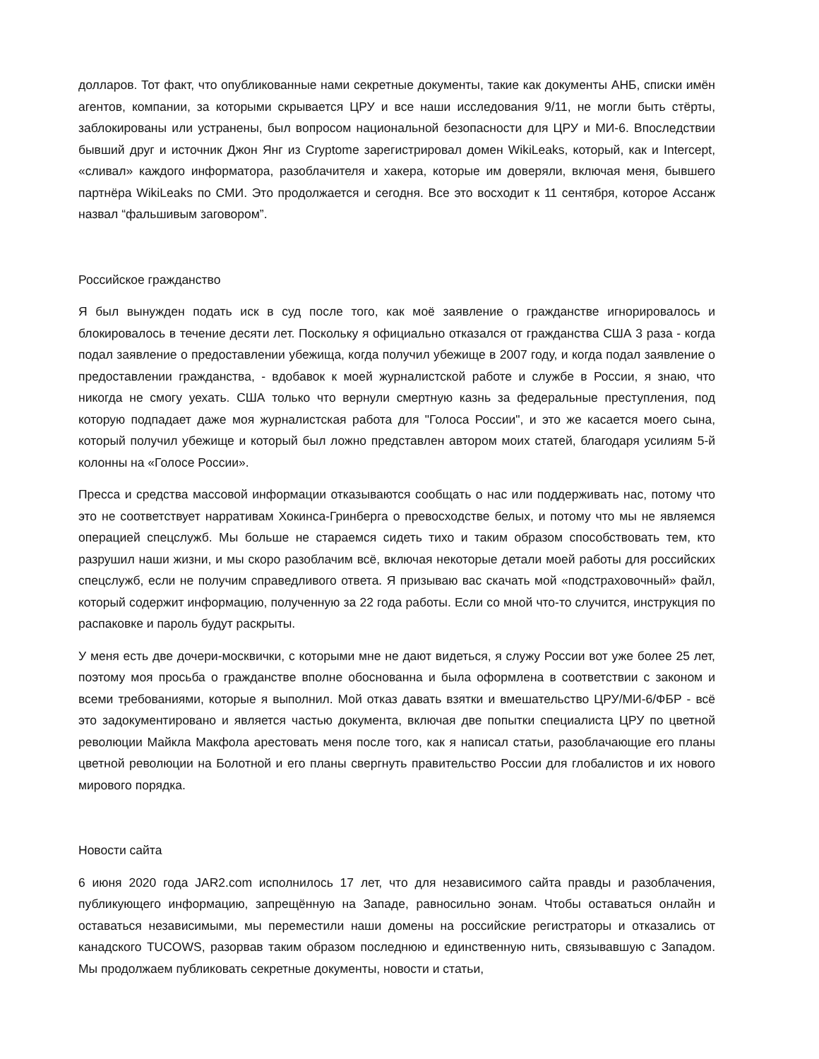долларов. Тот факт, что опубликованные нами секретные документы, такие как документы АНБ, списки имён агентов, компании, за которыми скрывается ЦРУ и все наши исследования 9/11, не могли быть стёрты, заблокированы или устранены, был вопросом национальной безопасности для ЦРУ и МИ-6. Впоследствии бывший друг и источник Джон Янг из Cryptome зарегистрировал домен WikiLeaks, который, как и Intercept, «сливал» каждого информатора, разоблачителя и хакера, которые им доверяли, включая меня, бывшего партнёра WikiLeaks по СМИ. Это продолжается и сегодня. Все это восходит к 11 сентября, которое Ассанж назвал “фальшивым заговором”.
Российское гражданство
Я был вынужден подать иск в суд после того, как моё заявление о гражданстве игнорировалось и блокировалось в течение десяти лет. Поскольку я официально отказался от гражданства США 3 раза - когда подал заявление о предоставлении убежища, когда получил убежище в 2007 году, и когда подал заявление о предоставлении гражданства, - вдобавок к моей журналистской работе и службе в России, я знаю, что никогда не смогу уехать. США только что вернули смертную казнь за федеральные преступления, под которую подпадает даже моя журналистская работа для "Голоса России", и это же касается моего сына, который получил убежище и который был ложно представлен автором моих статей, благодаря усилиям 5-й колонны на «Голосе России».
Пресса и средства массовой информации отказываются сообщать о нас или поддерживать нас, потому что это не соответствует нарративам Хокинса-Гринберга о превосходстве белых, и потому что мы не являемся операцией спецслужб. Мы больше не стараемся сидеть тихо и таким образом способствовать тем, кто разрушил наши жизни, и мы скоро разоблачим всё, включая некоторые детали моей работы для российских спецслужб, если не получим справедливого ответа. Я призываю вас скачать мой «подстраховочный» файл, который содержит информацию, полученную за 22 года работы. Если со мной что-то случится, инструкция по распаковке и пароль будут раскрыты.
У меня есть две дочери-москвички, с которыми мне не дают видеться, я служу России вот уже более 25 лет, поэтому моя просьба о гражданстве вполне обоснованна и была оформлена в соответствии с законом и всеми требованиями, которые я выполнил. Мой отказ давать взятки и вмешательство ЦРУ/МИ-6/ФБР - всё это задокументировано и является частью документа, включая две попытки специалиста ЦРУ по цветной революции Майкла Макфола арестовать меня после того, как я написал статьи, разоблачающие его планы цветной революции на Болотной и его планы свергнуть правительство России для глобалистов и их нового мирового порядка.
Новости сайта
6 июня 2020 года JAR2.com исполнилось 17 лет, что для независимого сайта правды и разоблачения, публикующего информацию, запрещённую на Западе, равносильно эонам. Чтобы оставаться онлайн и оставаться независимыми, мы переместили наши домены на российские регистраторы и отказались от канадского TUCOWS, разорвав таким образом последнюю и единственную нить, связывавшую с Западом. Мы продолжаем публиковать секретные документы, новости и статьи,